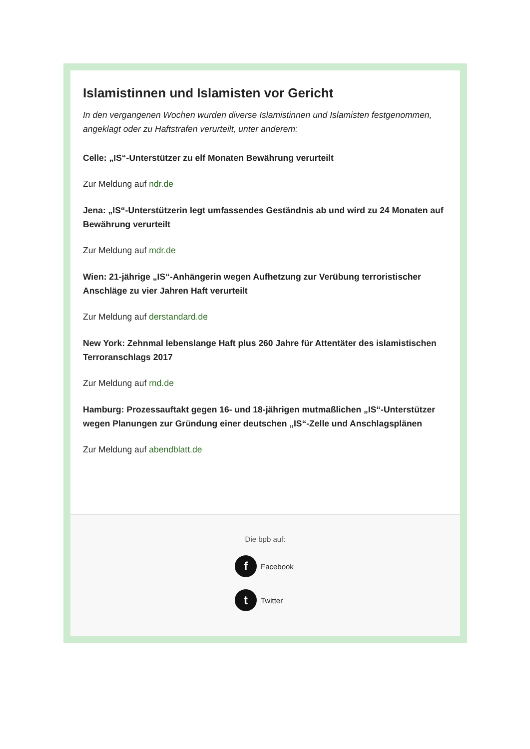Islamistinnen und Islamisten vor Gericht
In den vergangenen Wochen wurden diverse Islamistinnen und Islamisten festgenommen, angeklagt oder zu Haftstrafen verurteilt, unter anderem:
Celle: „IS“-Unterstützer zu elf Monaten Bewährung verurteilt
Zur Meldung auf ndr.de
Jena: „IS“-Unterstützerin legt umfassendes Geständnis ab und wird zu 24 Monaten auf Bewährung verurteilt
Zur Meldung auf mdr.de
Wien: 21-jährige „IS“-Anhängerin wegen Aufhetzung zur Verübung terroristischer Anschläge zu vier Jahren Haft verurteilt
Zur Meldung auf derstandard.de
New York: Zehnmal lebenslange Haft plus 260 Jahre für Attentäter des islamistischen Terroranschlags 2017
Zur Meldung auf rnd.de
Hamburg: Prozessauftakt gegen 16- und 18-jährigen mutmaßlichen „IS“-Unterstützer wegen Planungen zur Gründung einer deutschen „IS“-Zelle und Anschlagsplänen
Zur Meldung auf abendblatt.de
Die bpb auf:
f Facebook
t Twitter